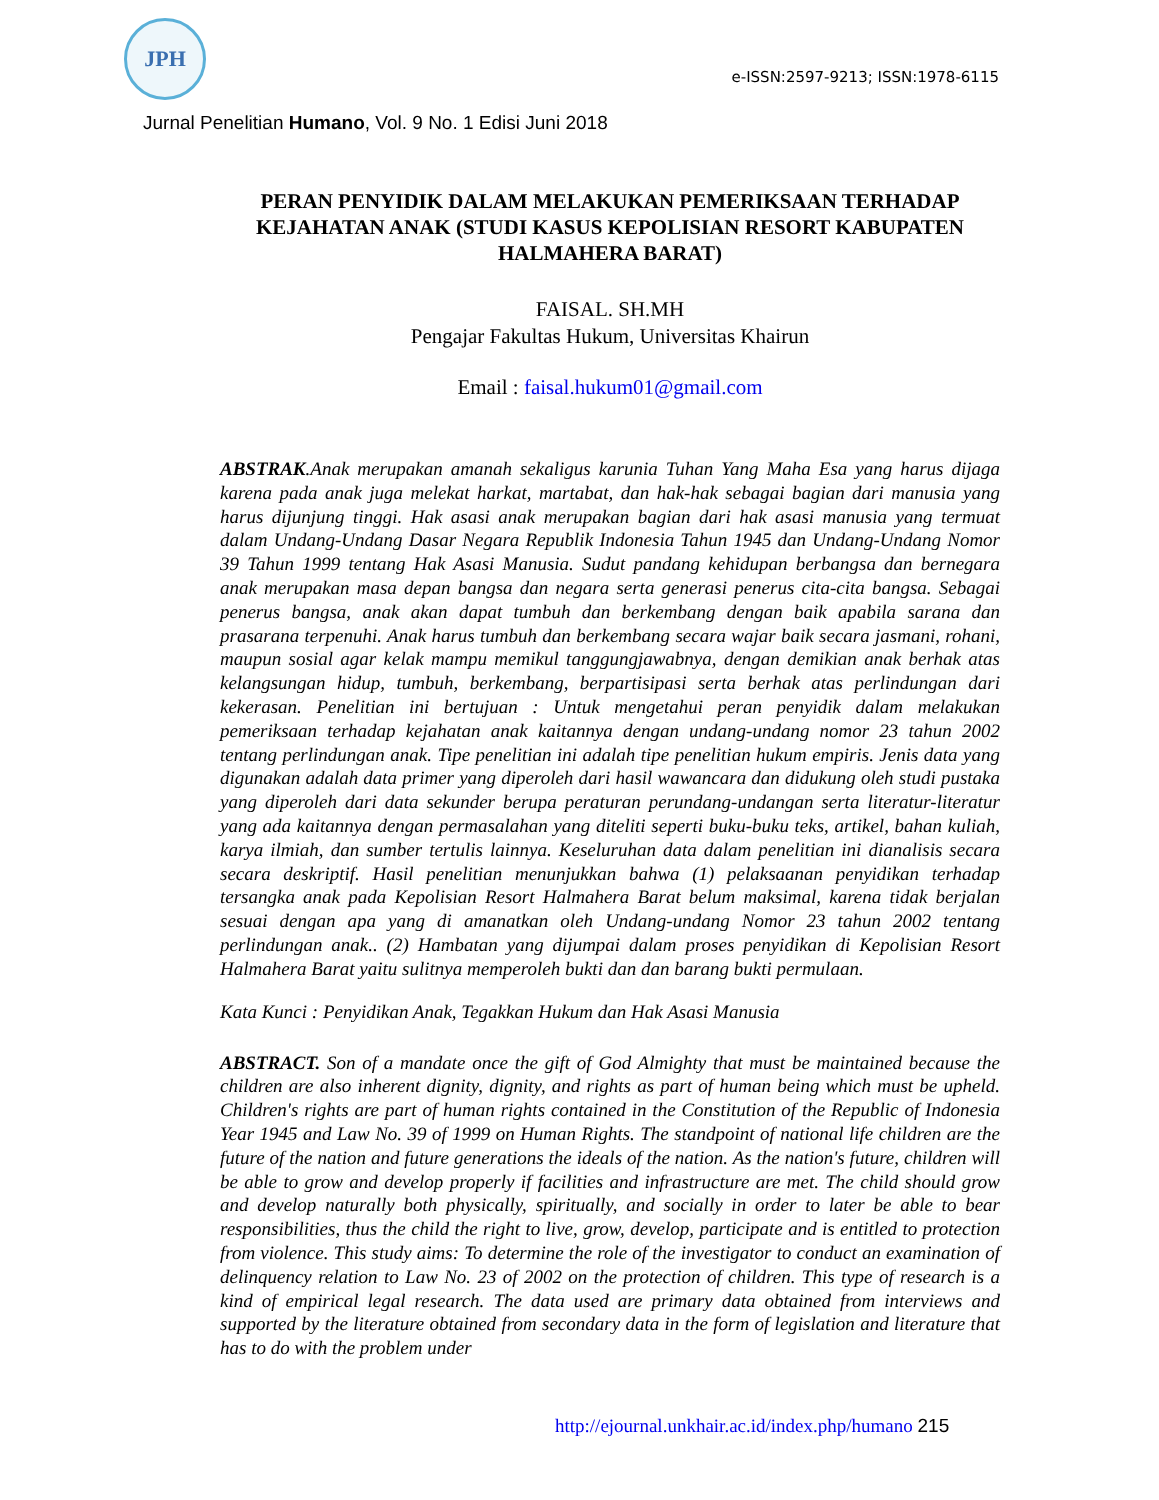JPH
e-ISSN:2597-9213; ISSN:1978-6115
Jurnal Penelitian Humano, Vol. 9 No. 1 Edisi Juni 2018
PERAN PENYIDIK DALAM MELAKUKAN PEMERIKSAAN TERHADAP KEJAHATAN ANAK (STUDI KASUS KEPOLISIAN RESORT KABUPATEN HALMAHERA BARAT)
FAISAL. SH.MH
Pengajar Fakultas Hukum, Universitas Khairun
Email : faisal.hukum01@gmail.com
ABSTRAK.Anak merupakan amanah sekaligus karunia Tuhan Yang Maha Esa yang harus dijaga karena pada anak juga melekat harkat, martabat, dan hak-hak sebagai bagian dari manusia yang harus dijunjung tinggi. Hak asasi anak merupakan bagian dari hak asasi manusia yang termuat dalam Undang-Undang Dasar Negara Republik Indonesia Tahun 1945 dan Undang-Undang Nomor 39 Tahun 1999 tentang Hak Asasi Manusia. Sudut pandang kehidupan berbangsa dan bernegara anak merupakan masa depan bangsa dan negara serta generasi penerus cita-cita bangsa. Sebagai penerus bangsa, anak akan dapat tumbuh dan berkembang dengan baik apabila sarana dan prasarana terpenuhi. Anak harus tumbuh dan berkembang secara wajar baik secara jasmani, rohani, maupun sosial agar kelak mampu memikul tanggungjawabnya, dengan demikian anak berhak atas kelangsungan hidup, tumbuh, berkembang, berpartisipasi serta berhak atas perlindungan dari kekerasan. Penelitian ini bertujuan : Untuk mengetahui peran penyidik dalam melakukan pemeriksaan terhadap kejahatan anak kaitannya dengan undang-undang nomor 23 tahun 2002 tentang perlindungan anak. Tipe penelitian ini adalah tipe penelitian hukum empiris. Jenis data yang digunakan adalah data primer yang diperoleh dari hasil wawancara dan didukung oleh studi pustaka yang diperoleh dari data sekunder berupa peraturan perundang-undangan serta literatur-literatur yang ada kaitannya dengan permasalahan yang diteliti seperti buku-buku teks, artikel, bahan kuliah, karya ilmiah, dan sumber tertulis lainnya. Keseluruhan data dalam penelitian ini dianalisis secara secara deskriptif. Hasil penelitian menunjukkan bahwa (1) pelaksaanan penyidikan terhadap tersangka anak pada Kepolisian Resort Halmahera Barat belum maksimal, karena tidak berjalan sesuai dengan apa yang di amanatkan oleh Undang-undang Nomor 23 tahun 2002 tentang perlindungan anak.. (2) Hambatan yang dijumpai dalam proses penyidikan di Kepolisian Resort Halmahera Barat yaitu sulitnya memperoleh bukti dan dan barang bukti permulaan.
Kata Kunci : Penyidikan Anak, Tegakkan Hukum dan Hak Asasi Manusia
ABSTRACT. Son of a mandate once the gift of God Almighty that must be maintained because the children are also inherent dignity, dignity, and rights as part of human being which must be upheld. Children's rights are part of human rights contained in the Constitution of the Republic of Indonesia Year 1945 and Law No. 39 of 1999 on Human Rights. The standpoint of national life children are the future of the nation and future generations the ideals of the nation. As the nation's future, children will be able to grow and develop properly if facilities and infrastructure are met. The child should grow and develop naturally both physically, spiritually, and socially in order to later be able to bear responsibilities, thus the child the right to live, grow, develop, participate and is entitled to protection from violence. This study aims: To determine the role of the investigator to conduct an examination of delinquency relation to Law No. 23 of 2002 on the protection of children. This type of research is a kind of empirical legal research. The data used are primary data obtained from interviews and supported by the literature obtained from secondary data in the form of legislation and literature that has to do with the problem under
http://ejournal.unkhair.ac.id/index.php/humano 215